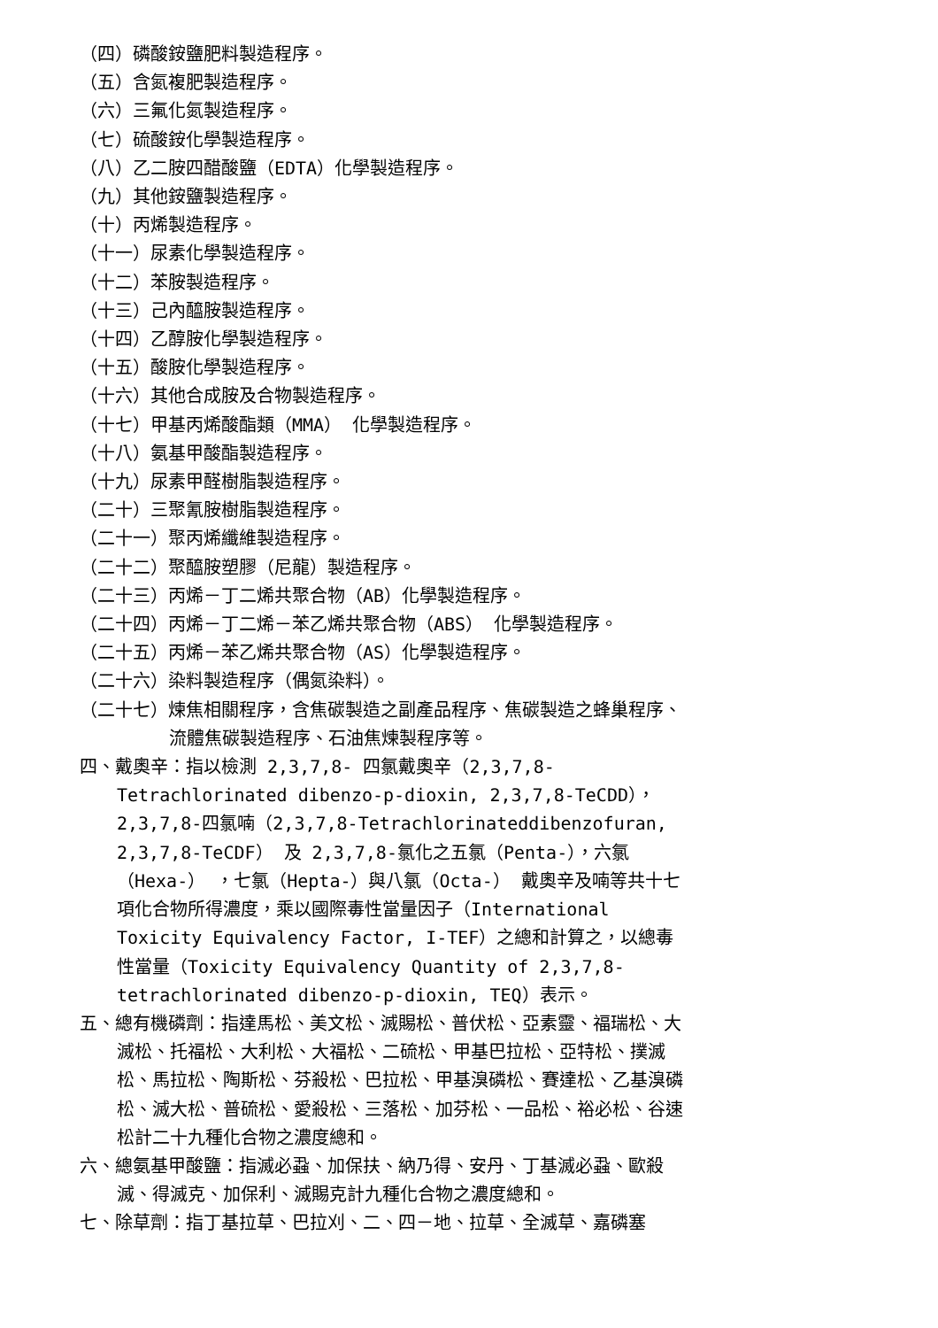（四）磷酸銨鹽肥料製造程序。
（五）含氮複肥製造程序。
（六）三氟化氮製造程序。
（七）硫酸銨化學製造程序。
（八）乙二胺四醋酸鹽（EDTA）化學製造程序。
（九）其他銨鹽製造程序。
（十）丙烯製造程序。
（十一）尿素化學製造程序。
（十二）苯胺製造程序。
（十三）己內醯胺製造程序。
（十四）乙醇胺化學製造程序。
（十五）酸胺化學製造程序。
（十六）其他合成胺及合物製造程序。
（十七）甲基丙烯酸酯類（MMA） 化學製造程序。
（十八）氨基甲酸酯製造程序。
（十九）尿素甲醛樹脂製造程序。
（二十）三聚氰胺樹脂製造程序。
（二十一）聚丙烯纖維製造程序。
（二十二）聚醯胺塑膠（尼龍）製造程序。
（二十三）丙烯－丁二烯共聚合物（AB）化學製造程序。
（二十四）丙烯－丁二烯－苯乙烯共聚合物（ABS） 化學製造程序。
（二十五）丙烯－苯乙烯共聚合物（AS）化學製造程序。
（二十六）染料製造程序（偶氮染料）。
（二十七）煉焦相關程序，含焦碳製造之副產品程序、焦碳製造之蜂巢程序、流體焦碳製造程序、石油焦煉製程序等。
四、戴奧辛：指以檢測 2,3,7,8- 四氯戴奧辛（2,3,7,8-Tetrachlorinated dibenzo-p-dioxin, 2,3,7,8-TeCDD），2,3,7,8-四氯喃（2,3,7,8-Tetrachlorinateddibenzofuran, 2,3,7,8-TeCDF） 及 2,3,7,8-氯化之五氯（Penta-），六氯（Hexa-） ，七氯（Hepta-）與八氯（Octa-） 戴奧辛及喃等共十七項化合物所得濃度，乘以國際毒性當量因子（International Toxicity Equivalency Factor, I-TEF）之總和計算之，以總毒性當量（Toxicity Equivalency Quantity of 2,3,7,8-tetrachlorinated dibenzo-p-dioxin, TEQ）表示。
五、總有機磷劑：指達馬松、美文松、滅賜松、普伏松、亞素靈、福瑞松、大滅松、托福松、大利松、大福松、二硫松、甲基巴拉松、亞特松、撲滅松、馬拉松、陶斯松、芬殺松、巴拉松、甲基溴磷松、賽達松、乙基溴磷松、滅大松、普硫松、愛殺松、三落松、加芬松、一品松、裕必松、谷速松計二十九種化合物之濃度總和。
六、總氨基甲酸鹽：指滅必蝨、加保扶、納乃得、安丹、丁基滅必蝨、歐殺滅、得滅克、加保利、滅賜克計九種化合物之濃度總和。
七、除草劑：指丁基拉草、巴拉刈、二、四－地、拉草、全滅草、嘉磷塞